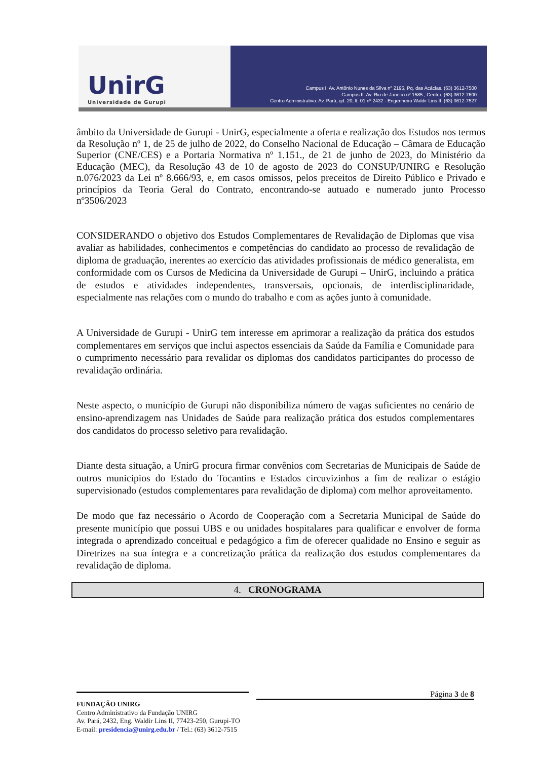UnirG
Universidade de Gurupi
Campus I: Av. Antônio Nunes da Silva nº 2195, Pq. das Acácias. (63) 3612-7500
Campus II: Av. Rio de Janeiro nº 1585 , Centro. (63) 3612-7600
Centro Administrativo: Av. Pará, qd. 20, lt. 01 nº 2432 - Engenheiro Waldir Lins II. (63) 3612-7527
âmbito da Universidade de Gurupi - UnirG, especialmente a oferta e realização dos Estudos nos termos da Resolução nº 1, de 25 de julho de 2022, do Conselho Nacional de Educação – Câmara de Educação Superior (CNE/CES) e a Portaria Normativa nº 1.151., de 21 de junho de 2023, do Ministério da Educação (MEC), da Resolução 43 de 10 de agosto de 2023 do CONSUP/UNIRG e Resolução n.076/2023 da Lei nº 8.666/93, e, em casos omissos, pelos preceitos de Direito Público e Privado e princípios da Teoria Geral do Contrato, encontrando-se autuado e numerado junto Processo nº3506/2023
CONSIDERANDO o objetivo dos Estudos Complementares de Revalidação de Diplomas que visa avaliar as habilidades, conhecimentos e competências do candidato ao processo de revalidação de diploma de graduação, inerentes ao exercício das atividades profissionais de médico generalista, em conformidade com os Cursos de Medicina da Universidade de Gurupi – UnirG, incluindo a prática de estudos e atividades independentes, transversais, opcionais, de interdisciplinaridade, especialmente nas relações com o mundo do trabalho e com as ações junto à comunidade.
A Universidade de Gurupi - UnirG tem interesse em aprimorar a realização da prática dos estudos complementares em serviços que inclui aspectos essenciais da Saúde da Família e Comunidade para o cumprimento necessário para revalidar os diplomas dos candidatos participantes do processo de revalidação ordinária.
Neste aspecto, o município de Gurupi não disponibiliza número de vagas suficientes no cenário de ensino-aprendizagem nas Unidades de Saúde para realização prática dos estudos complementares dos candidatos do processo seletivo para revalidação.
Diante desta situação, a UnirG procura firmar convênios com Secretarias de Municipais de Saúde de outros municipios do Estado do Tocantins e Estados circuvizinhos a fim de realizar o estágio supervisionado (estudos complementares para revalidação de diploma) com melhor aproveitamento.
De modo que faz necessário o Acordo de Cooperação com a Secretaria Municipal de Saúde do presente município que possui UBS e ou unidades hospitalares para qualificar e envolver de forma integrada o aprendizado conceitual e pedagógico a fim de oferecer qualidade no Ensino e seguir as Diretrizes na sua íntegra e a concretização prática da realização dos estudos complementares da revalidação de diploma.
4. CRONOGRAMA
Página 3 de 8
FUNDAÇÃO UNIRG
Centro Administrativo da Fundação UNIRG
Av. Pará, 2432, Eng. Waldir Lins II, 77423-250, Gurupi-TO
E-mail: presidencia@unirg.edu.br / Tel.: (63) 3612-7515